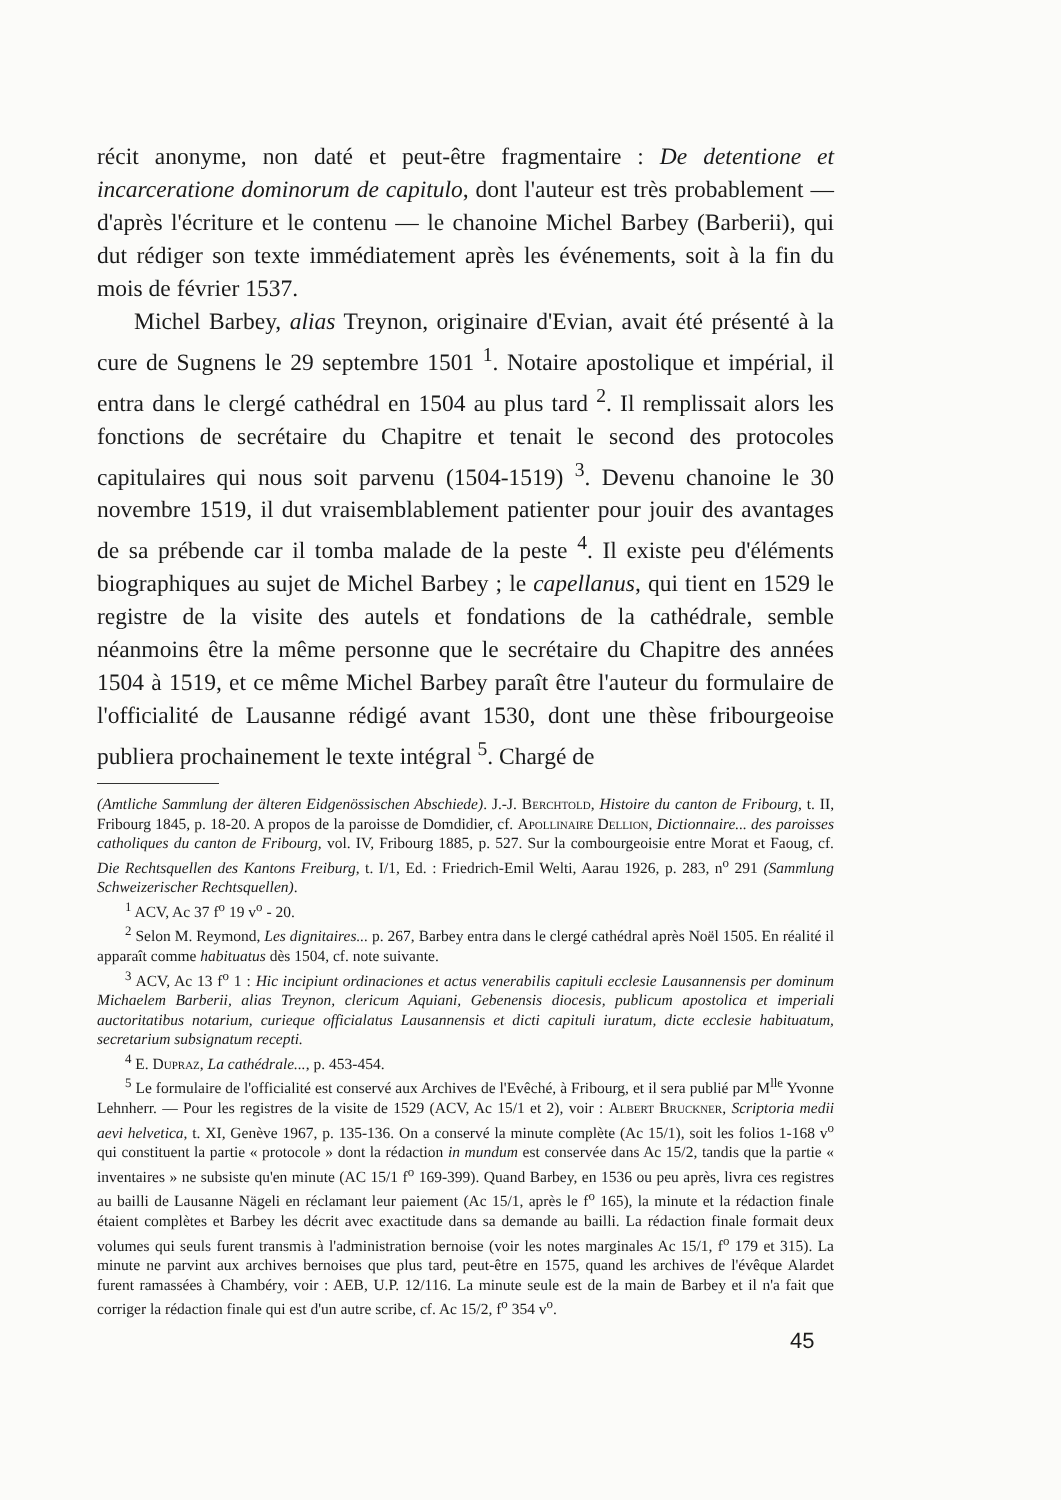récit anonyme, non daté et peut-être fragmentaire : De detentione et incarceratione dominorum de capitulo, dont l'auteur est très probablement — d'après l'écriture et le contenu — le chanoine Michel Barbey (Barberii), qui dut rédiger son texte immédiatement après les événements, soit à la fin du mois de février 1537.
Michel Barbey, alias Treynon, originaire d'Evian, avait été présenté à la cure de Sugnens le 29 septembre 1501 <sup>1</sup>. Notaire apostolique et impérial, il entra dans le clergé cathédral en 1504 au plus tard <sup>2</sup>. Il remplissait alors les fonctions de secrétaire du Chapitre et tenait le second des protocoles capitulaires qui nous soit parvenu (1504-1519) <sup>3</sup>. Devenu chanoine le 30 novembre 1519, il dut vraisemblablement patienter pour jouir des avantages de sa prébende car il tomba malade de la peste <sup>4</sup>. Il existe peu d'éléments biographiques au sujet de Michel Barbey ; le capellanus, qui tient en 1529 le registre de la visite des autels et fondations de la cathédrale, semble néanmoins être la même personne que le secrétaire du Chapitre des années 1504 à 1519, et ce même Michel Barbey paraît être l'auteur du formulaire de l'officialité de Lausanne rédigé avant 1530, dont une thèse fribourgeoise publiera prochainement le texte intégral <sup>5</sup>. Chargé de
(Amtliche Sammlung der älteren Eidgenössischen Abschiede). J.-J. Berchtold, Histoire du canton de Fribourg, t. II, Fribourg 1845, p. 18-20. A propos de la paroisse de Domdidier, cf. Apollinaire Dellion, Dictionnaire... des paroisses catholiques du canton de Fribourg, vol. IV, Fribourg 1885, p. 527. Sur la combourgeoisie entre Morat et Faoug, cf. Die Rechtsquellen des Kantons Freiburg, t. I/1, Ed. : Friedrich-Emil Welti, Aarau 1926, p. 283, n<sup>o</sup> 291 (Sammlung Schweizerischer Rechtsquellen).
<sup>1</sup> ACV, Ac 37 f<sup>o</sup> 19 v<sup>o</sup> - 20.
<sup>2</sup> Selon M. Reymond, Les dignitaires... p. 267, Barbey entra dans le clergé cathédral après Noël 1505. En réalité il apparaît comme habituatus dès 1504, cf. note suivante.
<sup>3</sup> ACV, Ac 13 f<sup>o</sup> 1 : Hic incipiunt ordinaciones et actus venerabilis capituli ecclesie Lausannensis per dominum Michaelem Barberii, alias Treynon, clericum Aquiani, Gebenensis diocesis, publicum apostolica et imperiali auctoritatibus notarium, curieque officialatus Lausannensis et dicti capituli iuratum, dicte ecclesie habituatum, secretarium subsignatum recepti.
<sup>4</sup> E. Dupraz, La cathédrale..., p. 453-454.
<sup>5</sup> Le formulaire de l'officialité est conservé aux Archives de l'Evêché, à Fribourg, et il sera publié par M<sup>lle</sup> Yvonne Lehnherr. — Pour les registres de la visite de 1529 (ACV, Ac 15/1 et 2), voir : Albert Bruckner, Scriptoria medii aevi helvetica, t. XI, Genève 1967, p. 135-136. On a conservé la minute complète (Ac 15/1), soit les folios 1-168 v<sup>o</sup> qui constituent la partie « protocole » dont la rédaction in mundum est conservée dans Ac 15/2, tandis que la partie « inventaires » ne subsiste qu'en minute (AC 15/1 f<sup>o</sup> 169-399). Quand Barbey, en 1536 ou peu après, livra ces registres au bailli de Lausanne Nägeli en réclamant leur paiement (Ac 15/1, après le f<sup>o</sup> 165), la minute et la rédaction finale étaient complètes et Barbey les décrit avec exactitude dans sa demande au bailli. La rédaction finale formait deux volumes qui seuls furent transmis à l'administration bernoise (voir les notes marginales Ac 15/1, f<sup>o</sup> 179 et 315). La minute ne parvint aux archives bernoises que plus tard, peut-être en 1575, quand les archives de l'évêque Alardet furent ramassées à Chambéry, voir : AEB, U.P. 12/116. La minute seule est de la main de Barbey et il n'a fait que corriger la rédaction finale qui est d'un autre scribe, cf. Ac 15/2, f<sup>o</sup> 354 v<sup>o</sup>.
45